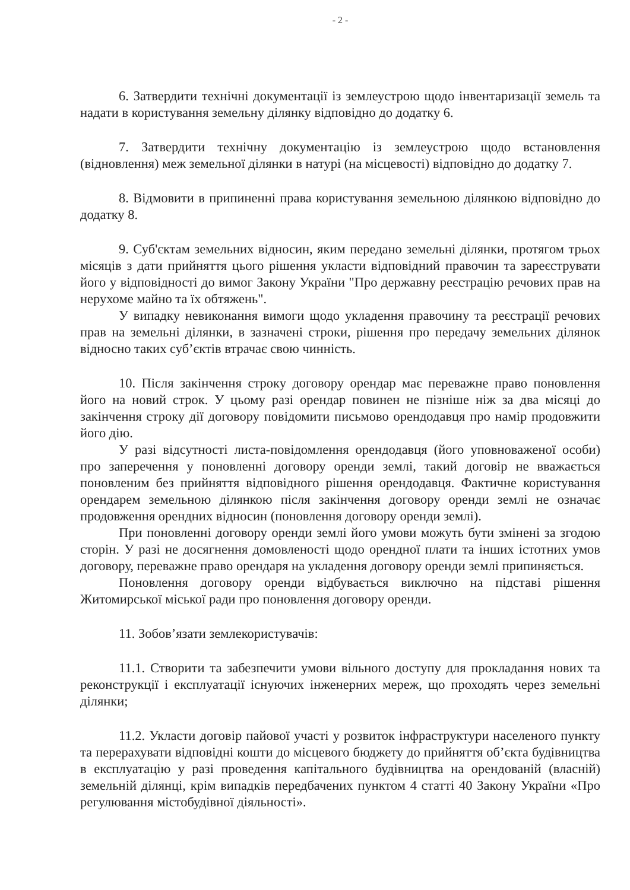- 2 -
6. Затвердити технічні документації із землеустрою щодо інвентаризації земель та надати в користування земельну ділянку відповідно до додатку 6.
7. Затвердити технічну документацію із землеустрою щодо встановлення (відновлення) меж земельної ділянки в натурі (на місцевості) відповідно до додатку 7.
8. Відмовити в припиненні права користування земельною ділянкою відповідно до додатку 8.
9. Суб'єктам земельних відносин, яким передано земельні ділянки, протягом трьох місяців з дати прийняття цього рішення укласти відповідний правочин та зареєструвати його у відповідності до вимог Закону України "Про державну реєстрацію речових прав на нерухоме майно та їх обтяжень".
У випадку невиконання вимоги щодо укладення правочину та реєстрації речових прав на земельні ділянки, в зазначені строки, рішення про передачу земельних ділянок відносно таких суб’єктів втрачає свою чинність.
10. Після закінчення строку договору орендар має переважне право поновлення його на новий строк. У цьому разі орендар повинен не пізніше ніж за два місяці до закінчення строку дії договору повідомити письмово орендодавця про намір продовжити його дію.
У разі відсутності листа-повідомлення орендодавця (його уповноваженої особи) про заперечення у поновленні договору оренди землі, такий договір не вважається поновленим без прийняття відповідного рішення орендодавця. Фактичне користування орендарем земельною ділянкою після закінчення договору оренди землі не означає продовження орендних відносин (поновлення договору оренди землі).
При поновленні договору оренди землі його умови можуть бути змінені за згодою сторін. У разі не досягнення домовленості щодо орендної плати та інших істотних умов договору, переважне право орендаря на укладення договору оренди землі припиняється.
Поновлення договору оренди відбувається виключно на підставі рішення Житомирської міської ради про поновлення договору оренди.
11. Зобов’язати землекористувачів:
11.1. Створити та забезпечити умови вільного доступу для прокладання нових та реконструкції і експлуатації існуючих інженерних мереж, що проходять через земельні ділянки;
11.2. Укласти договір пайової участі у розвиток інфраструктури населеного пункту та перерахувати відповідні кошти до місцевого бюджету до прийняття об’єкта будівництва в експлуатацію у разі проведення капітального будівництва на орендованій (власній) земельній ділянці, крім випадків передбачених пунктом 4 статті 40 Закону України «Про регулювання містобудівної діяльності».